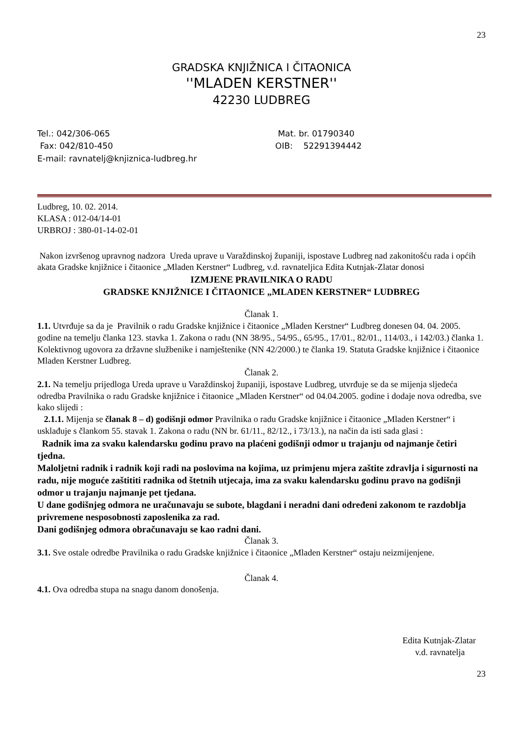23
GRADSKA KNJIŽNICA I ČITAONICA
''MLADEN KERSTNER''
42230 LUDBREG
Tel.: 042/306-065
Fax: 042/810-450
E-mail: ravnatelj@knjiznica-ludbreg.hr
Mat. br. 01790340
OIB: 52291394442
Ludbreg, 10. 02. 2014.
KLASA : 012-04/14-01
URBROJ : 380-01-14-02-01
Nakon izvršenog upravnog nadzora Ureda uprave u Varaždinskoj županiji, ispostave Ludbreg nad zakonitošću rada i općih akata Gradske knjižnice i čitaonice „Mladen Kerstner“ Ludbreg, v.d. ravnateljica Edita Kutnjak-Zlatar donosi
IZMJENE PRAVILNIKA O RADU
GRADSKE KNJIŽNICE I ČITAONICE „MLADEN KERSTNER“ LUDBREG
Članak 1.
1.1. Utvrđuje sa da je Pravilnik o radu Gradske knjižnice i čitaonice „Mladen Kerstner“ Ludbreg donesen 04. 04. 2005. godine na temelju članka 123. stavka 1. Zakona o radu (NN 38/95., 54/95., 65/95., 17/01., 82/01., 114/03., i 142/03.) članka 1. Kolektivnog ugovora za državne službenike i namještenike (NN 42/2000.) te članka 19. Statuta Gradske knjižnice i čitaonice Mladen Kerstner Ludbreg.
Članak 2.
2.1. Na temelju prijedloga Ureda uprave u Varaždinskoj županiji, ispostave Ludbreg, utvrđuje se da se mijenja sljedeća odredba Pravilnika o radu Gradske knjižnice i čitaonice „Mladen Kerstner“ od 04.04.2005. godine i dodaje nova odredba, sve kako slijedi :
2.1.1. Mijenja se članak 8 – d) godišnji odmor Pravilnika o radu Gradske knjižnice i čitaonice „Mladen Kerstner“ i usklađuje s člankom 55. stavak 1. Zakona o radu (NN br. 61/11., 82/12., i 73/13.), na način da isti sada glasi :
Radnik ima za svaku kalendarsku godinu pravo na plaćeni godišnji odmor u trajanju od najmanje četiri tjedna.
Maloljetni radnik i radnik koji radi na poslovima na kojima, uz primjenu mjera zaštite zdravlja i sigurnosti na radu, nije moguće zaštititi radnika od štetnih utjecaja, ima za svaku kalendarsku godinu pravo na godišnji odmor u trajanju najmanje pet tjedana.
U dane godišnjeg odmora ne uračunavaju se subote, blagdani i neradni dani određeni zakonom te razdoblja privremene nesposobnosti zaposlenika za rad.
Dani godišnjeg odmora obračunavaju se kao radni dani.
Članak 3.
3.1. Sve ostale odredbe Pravilnika o radu Gradske knjižnice i čitaonice „Mladen Kerstner“ ostaju neizmijenjene.
Članak 4.
4.1. Ova odredba stupa na snagu danom donošenja.
Edita Kutnjak-Zlatar
v.d. ravnatelja
23